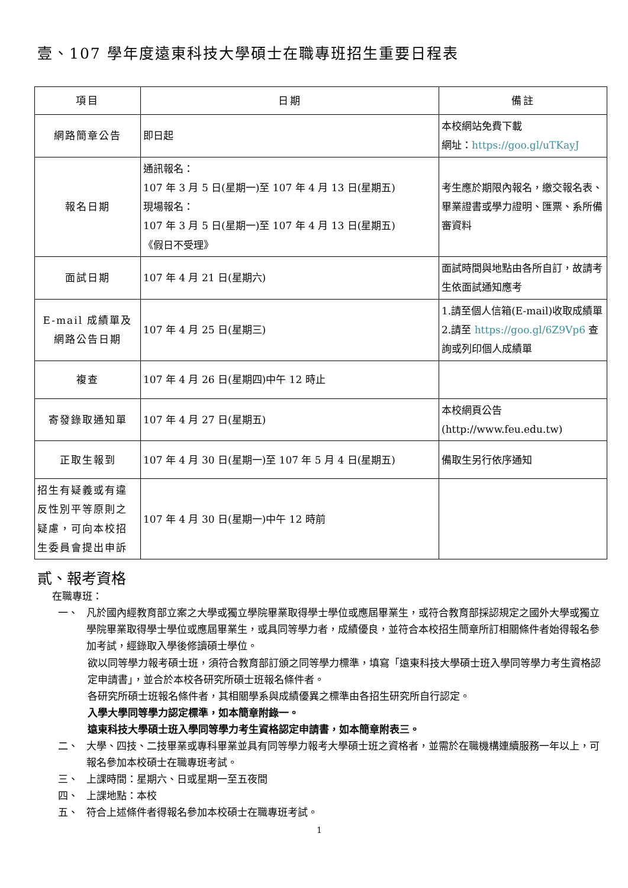壹、107 學年度遠東科技大學碩士在職專班招生重要日程表
| 項目 | 日期 | 備註 |
| --- | --- | --- |
| 網路簡章公告 | 即日起 | 本校網站免費下載 網址： https://goo.gl/uTKayJ |
| 報名日期 | 通訊報名： 107 年 3 月 5 日(星期一)至 107 年 4 月 13 日(星期五) 現場報名： 107 年 3 月 5 日(星期一)至 107 年 4 月 13 日(星期五) 《假日不受理》 | 考生應於期限內報名，繳交報名表、畢業證書或學力證明、匯票、系所備審資料 |
| 面試日期 | 107 年 4 月 21 日(星期六) | 面試時間與地點由各所自訂，故請考生依面試通知應考 |
| E-mail 成績單及 網路公告日期 | 107 年 4 月 25 日(星期三) | 1.請至個人信箱(E-mail)收取成績單 2.請至 https://goo.gl/6Z9Vp6 查詢或列印個人成績單 |
| 複查 | 107 年 4 月 26 日(星期四)中午 12 時止 | |
| 寄發錄取通知單 | 107 年 4 月 27 日(星期五) | 本校網頁公告 (http://www.feu.edu.tw) |
| 正取生報到 | 107 年 4 月 30 日(星期一)至 107 年 5 月 4 日(星期五) | 備取生另行依序通知 |
| 招生有疑義或有違反性別平等原則之疑慮，可向本校招生委員會提出申訴 | 107 年 4 月 30 日(星期一)中午 12 時前 | |
貳、報考資格
在職專班：
一、
凡於國內經教育部立案之大學或獨立學院畢業取得學士學位或應屆畢業生，或符合教育部採認規定之國外大學或獨立學院畢業取得學士學位或應屆畢業生，或具同等學力者，成績優良，並符合本校招生簡章所訂相關條件者始得報名參加考試，經錄取入學後修讀碩士學位。
欲以同等學力報考碩士班，須符合教育部訂頒之同等學力標準，填寫「遠東科技大學碩士班入學同等學力考生資格認定申請書」，並合於本校各研究所碩士班報名條件者。
各研究所碩士班報名條件者，其相關學系與成績優異之標準由各招生研究所自行認定。
入學大學同等學力認定標準，如本簡章附錄一。
遠東科技大學碩士班入學同等學力考生資格認定申請書，如本簡章附表三。
二、
大學、四技、二技畢業或專科畢業並具有同等學力報考大學碩士班之資格者，並需於在職機構連續服務一年以上，可報名參加本校碩士在職專班考試。
三、
上課時間：星期六、日或星期一至五夜間
四、
上課地點：本校
五、
符合上述條件者得報名參加本校碩士在職專班考試。
1